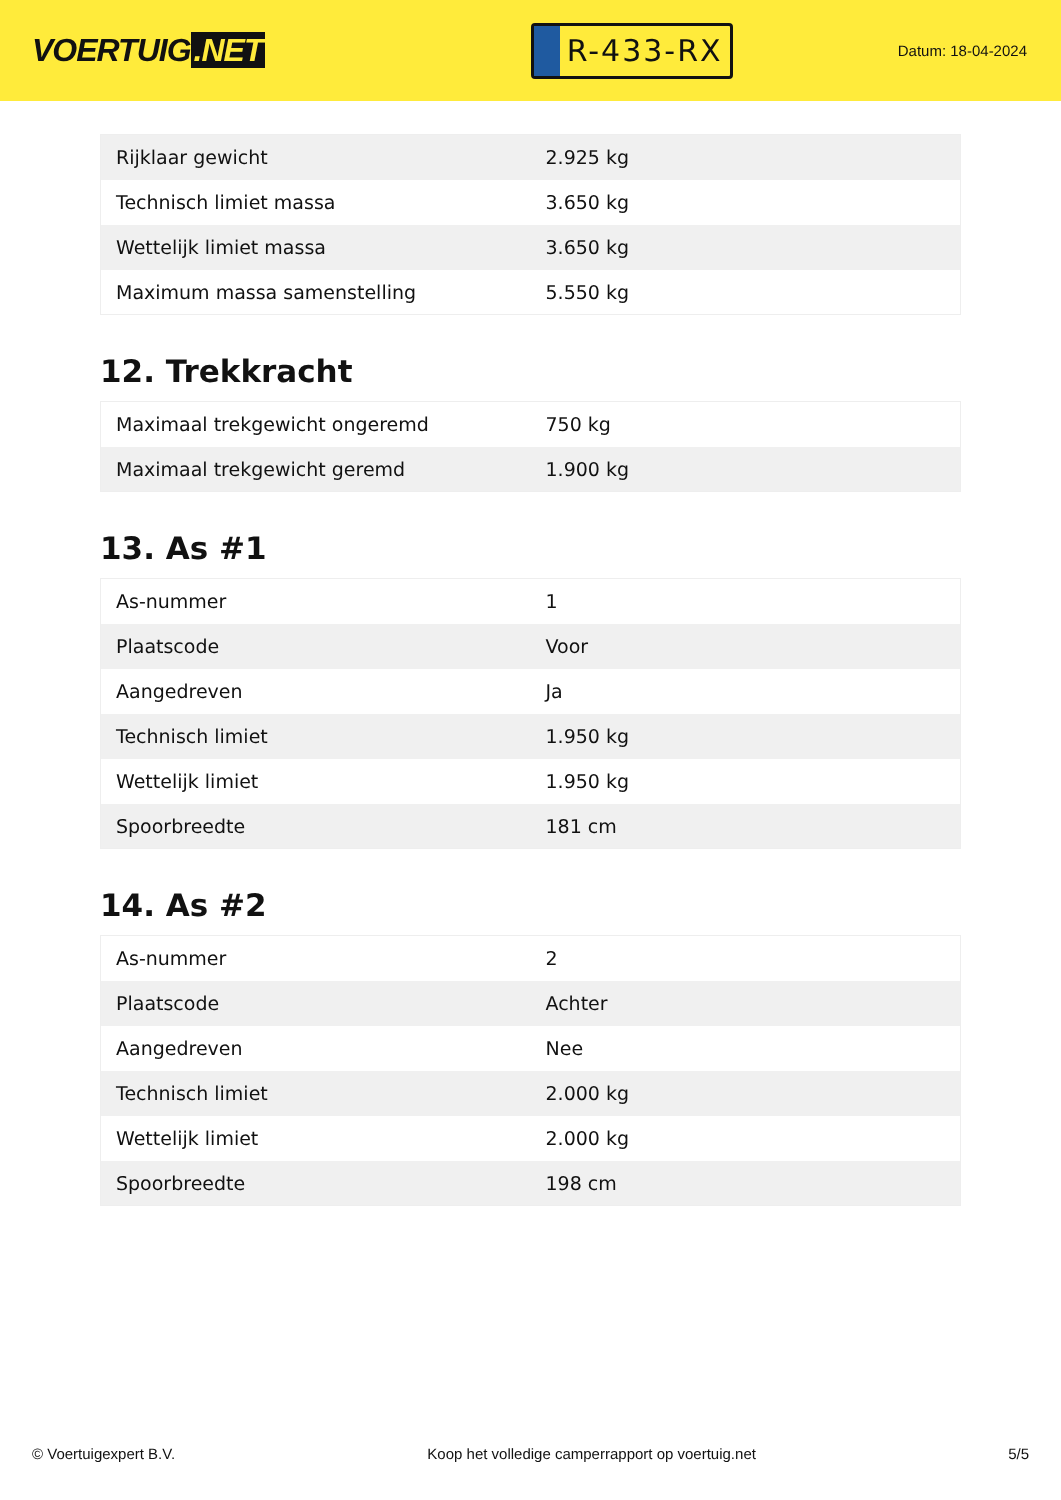VOERTUIG.NET
R-433-RX
Datum: 18-04-2024
| Rijklaar gewicht | 2.925 kg |
| Technisch limiet massa | 3.650 kg |
| Wettelijk limiet massa | 3.650 kg |
| Maximum massa samenstelling | 5.550 kg |
12. Trekkracht
| Maximaal trekgewicht ongeremd | 750 kg |
| Maximaal trekgewicht geremd | 1.900 kg |
13. As #1
| As-nummer | 1 |
| Plaatscode | Voor |
| Aangedreven | Ja |
| Technisch limiet | 1.950 kg |
| Wettelijk limiet | 1.950 kg |
| Spoorbreedte | 181 cm |
14. As #2
| As-nummer | 2 |
| Plaatscode | Achter |
| Aangedreven | Nee |
| Technisch limiet | 2.000 kg |
| Wettelijk limiet | 2.000 kg |
| Spoorbreedte | 198 cm |
© Voertuigexpert B.V. Koop het volledige camperrapport op voertuig.net 5/5